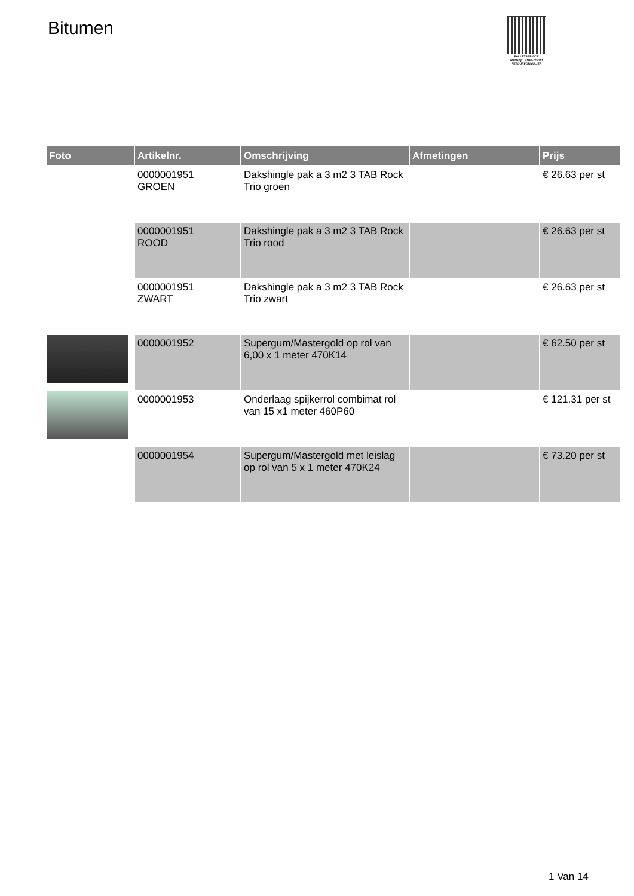Bitumen
PALLETSERVICE
SCAN QR-CODE VOOR RETOURFORMULIER
| Foto | Artikelnr. | Omschrijving | Afmetingen | Prijs |
| --- | --- | --- | --- | --- |
| | 0000001951 GROEN | Dakshingle pak a 3 m2 3 TAB Rock Trio groen | | € 26.63 per st |
| | 0000001951 ROOD | Dakshingle pak a 3 m2 3 TAB Rock Trio rood | | € 26.63 per st |
| | 0000001951 ZWART | Dakshingle pak a 3 m2 3 TAB Rock Trio zwart | | € 26.63 per st |
| | 0000001952 | Supergum/Mastergold op rol van 6,00 x 1 meter 470K14 | | € 62.50 per st |
| | 0000001953 | Onderlaag spijkerrol combimat rol van 15 x1 meter 460P60 | | € 121.31 per st |
| | 0000001954 | Supergum/Mastergold met leislag op rol van 5 x 1 meter 470K24 | | € 73.20 per st |
1 Van 14